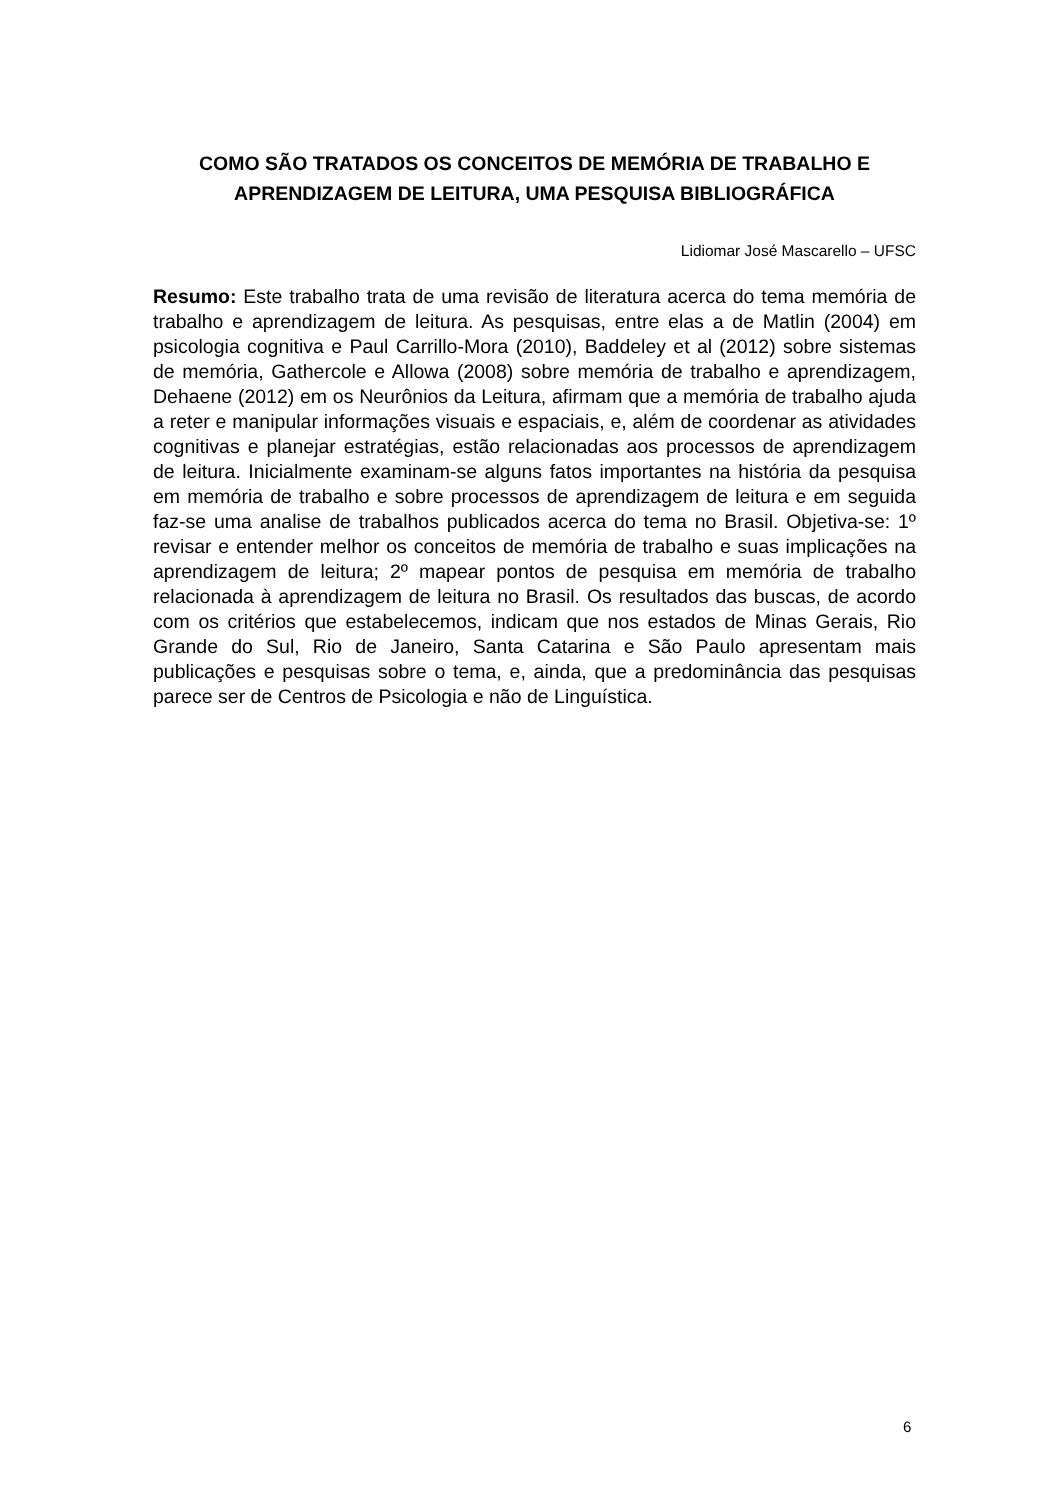COMO SÃO TRATADOS OS CONCEITOS DE MEMÓRIA DE TRABALHO E APRENDIZAGEM DE LEITURA, UMA PESQUISA BIBLIOGRÁFICA
Lidiomar José Mascarello – UFSC
Resumo: Este trabalho trata de uma revisão de literatura acerca do tema memória de trabalho e aprendizagem de leitura. As pesquisas, entre elas a de Matlin (2004) em psicologia cognitiva e Paul Carrillo-Mora (2010), Baddeley et al (2012) sobre sistemas de memória, Gathercole e Allowa (2008) sobre memória de trabalho e aprendizagem, Dehaene (2012) em os Neurônios da Leitura, afirmam que a memória de trabalho ajuda a reter e manipular informações visuais e espaciais, e, além de coordenar as atividades cognitivas e planejar estratégias, estão relacionadas aos processos de aprendizagem de leitura. Inicialmente examinam-se alguns fatos importantes na história da pesquisa em memória de trabalho e sobre processos de aprendizagem de leitura e em seguida faz-se uma analise de trabalhos publicados acerca do tema no Brasil. Objetiva-se: 1º revisar e entender melhor os conceitos de memória de trabalho e suas implicações na aprendizagem de leitura; 2º mapear pontos de pesquisa em memória de trabalho relacionada à aprendizagem de leitura no Brasil. Os resultados das buscas, de acordo com os critérios que estabelecemos, indicam que nos estados de Minas Gerais, Rio Grande do Sul, Rio de Janeiro, Santa Catarina e São Paulo apresentam mais publicações e pesquisas sobre o tema, e, ainda, que a predominância das pesquisas parece ser de Centros de Psicologia e não de Linguística.
6